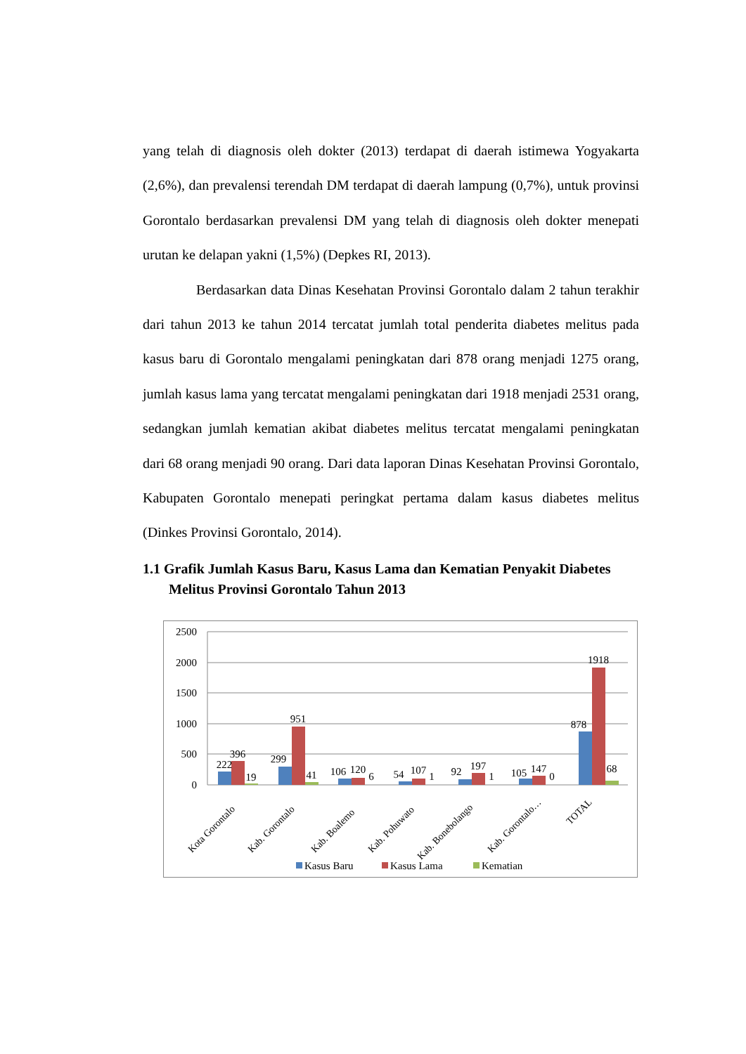yang telah di diagnosis oleh dokter (2013) terdapat di daerah istimewa Yogyakarta (2,6%), dan prevalensi terendah DM terdapat di daerah lampung (0,7%), untuk provinsi Gorontalo berdasarkan prevalensi DM yang telah di diagnosis oleh dokter menepati urutan ke delapan yakni (1,5%) (Depkes RI, 2013).
Berdasarkan data Dinas Kesehatan Provinsi Gorontalo dalam 2 tahun terakhir dari tahun 2013 ke tahun 2014 tercatat jumlah total penderita diabetes melitus pada kasus baru di Gorontalo mengalami peningkatan dari 878 orang menjadi 1275 orang, jumlah kasus lama yang tercatat mengalami peningkatan dari 1918 menjadi 2531 orang, sedangkan jumlah kematian akibat diabetes melitus tercatat mengalami peningkatan dari 68 orang menjadi 90 orang. Dari data laporan Dinas Kesehatan Provinsi Gorontalo, Kabupaten Gorontalo menepati peringkat pertama dalam kasus diabetes melitus (Dinkes Provinsi Gorontalo, 2014).
1.1 Grafik Jumlah Kasus Baru, Kasus Lama dan Kematian Penyakit Diabetes Melitus Provinsi Gorontalo Tahun 2013
2500
2000
1500
1000
500
0
222
396
19
299
951
41
106
120
6
54
107
1
92
197
1
105
147
0
878
1918
68
Kota Gorontalo
Kab. Gorontalo
Kab. Boalemo
Kab. Pohuwato
Kab. Bonebolango
Kab. Gorontalo…
TOTAL
Kasus Baru
Kasus Lama
Kematian